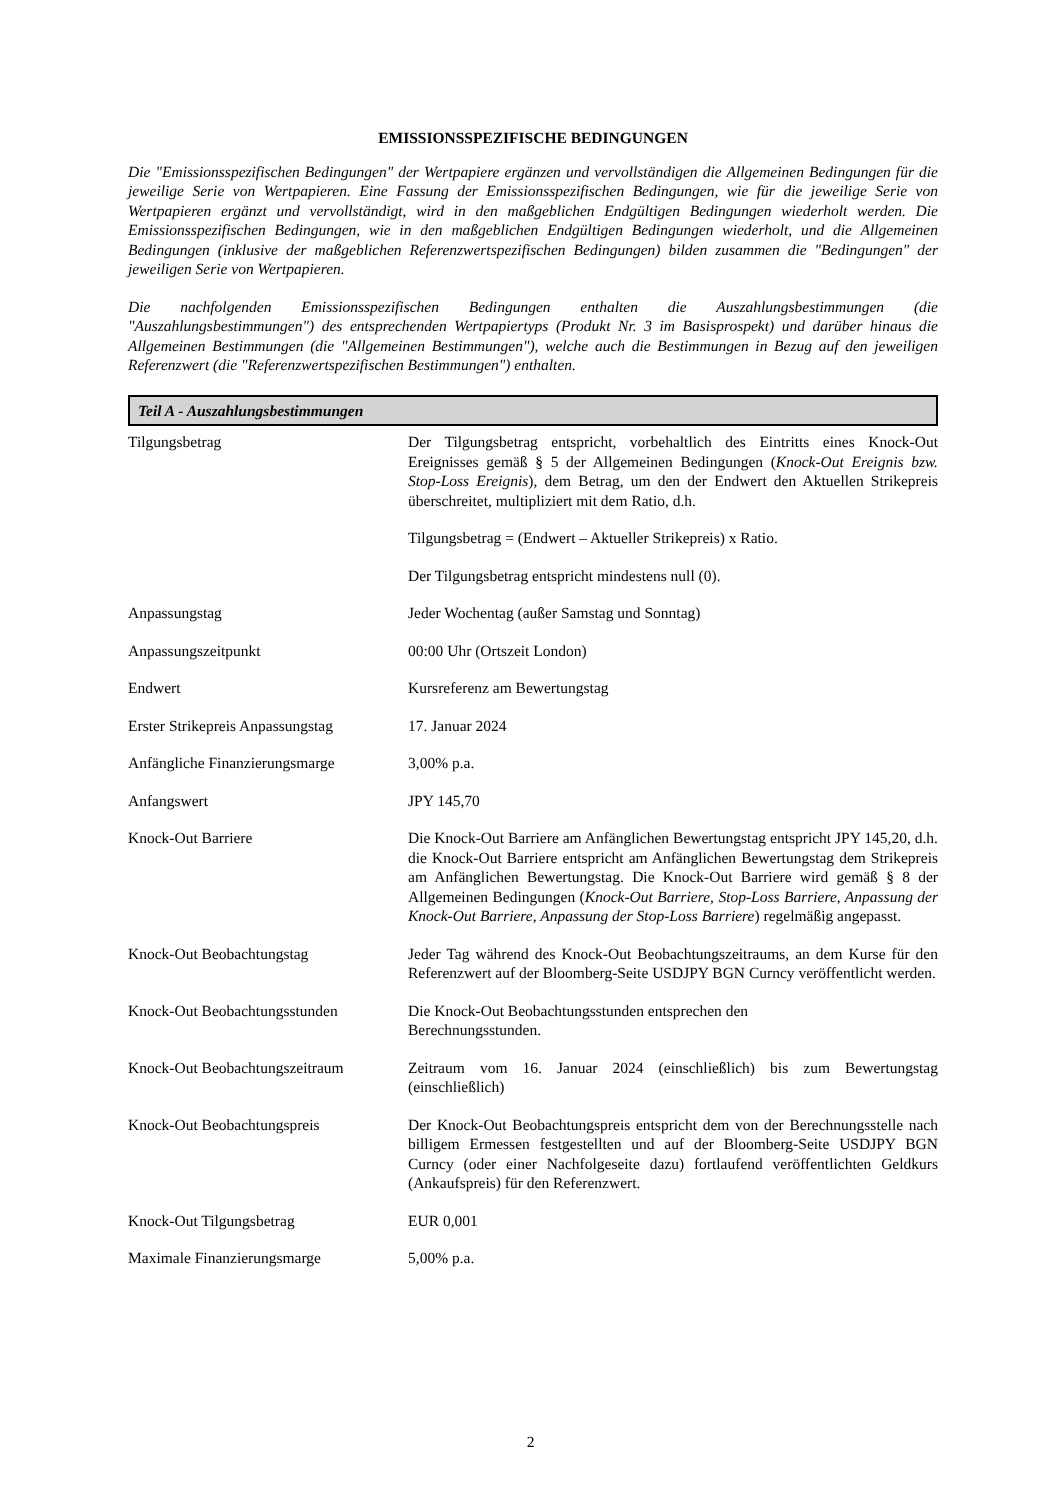EMISSIONSSPEZIFISCHE BEDINGUNGEN
Die "Emissionsspezifischen Bedingungen" der Wertpapiere ergänzen und vervollständigen die Allgemeinen Bedingungen für die jeweilige Serie von Wertpapieren. Eine Fassung der Emissionsspezifischen Bedingungen, wie für die jeweilige Serie von Wertpapieren ergänzt und vervollständigt, wird in den maßgeblichen Endgültigen Bedingungen wiederholt werden. Die Emissionsspezifischen Bedingungen, wie in den maßgeblichen Endgültigen Bedingungen wiederholt, und die Allgemeinen Bedingungen (inklusive der maßgeblichen Referenzwertspezifischen Bedingungen) bilden zusammen die "Bedingungen" der jeweiligen Serie von Wertpapieren.
Die nachfolgenden Emissionsspezifischen Bedingungen enthalten die Auszahlungsbestimmungen (die "Auszahlungsbestimmungen") des entsprechenden Wertpapiertyps (Produkt Nr. 3 im Basisprospekt) und darüber hinaus die Allgemeinen Bestimmungen (die "Allgemeinen Bestimmungen"), welche auch die Bestimmungen in Bezug auf den jeweiligen Referenzwert (die "Referenzwertspezifischen Bestimmungen") enthalten.
Teil A - Auszahlungsbestimmungen
| Tilgungsbetrag | Der Tilgungsbetrag entspricht, vorbehaltlich des Eintritts eines Knock-Out Ereignisses gemäß § 5 der Allgemeinen Bedingungen ( Knock-Out Ereignis bzw. Stop-Loss Ereignis ), dem Betrag, um den der Endwert den Aktuellen Strikepreis überschreitet, multipliziert mit dem Ratio, d.h. Tilgungsbetrag = (Endwert – Aktueller Strikepreis) x Ratio. Der Tilgungsbetrag entspricht mindestens null (0). |
| Anpassungstag | Jeder Wochentag (außer Samstag und Sonntag) |
| Anpassungszeitpunkt | 00:00 Uhr (Ortszeit London) |
| Endwert | Kursreferenz am Bewertungstag |
| Erster Strikepreis Anpassungstag | 17. Januar 2024 |
| Anfängliche Finanzierungsmarge | 3,00% p.a. |
| Anfangswert | JPY 145,70 |
| Knock-Out Barriere | Die Knock-Out Barriere am Anfänglichen Bewertungstag entspricht JPY 145,20, d.h. die Knock-Out Barriere entspricht am Anfänglichen Bewertungstag dem Strikepreis am Anfänglichen Bewertungstag. Die Knock-Out Barriere wird gemäß § 8 der Allgemeinen Bedingungen ( Knock-Out Barriere, Stop-Loss Barriere, Anpassung der Knock-Out Barriere, Anpassung der Stop-Loss Barriere ) regelmäßig angepasst. |
| Knock-Out Beobachtungstag | Jeder Tag während des Knock-Out Beobachtungszeitraums, an dem Kurse für den Referenzwert auf der Bloomberg-Seite USDJPY BGN Curncy veröffentlicht werden. |
| Knock-Out Beobachtungsstunden | Die Knock-Out Beobachtungsstunden entsprechen den Berechnungsstunden. |
| Knock-Out Beobachtungszeitraum | Zeitraum vom 16. Januar 2024 (einschließlich) bis zum Bewertungstag (einschließlich) |
| Knock-Out Beobachtungspreis | Der Knock-Out Beobachtungspreis entspricht dem von der Berechnungsstelle nach billigem Ermessen festgestellten und auf der Bloomberg-Seite USDJPY BGN Curncy (oder einer Nachfolgeseite dazu) fortlaufend veröffentlichten Geldkurs (Ankaufspreis) für den Referenzwert. |
| Knock-Out Tilgungsbetrag | EUR 0,001 |
| Maximale Finanzierungsmarge | 5,00% p.a. |
2